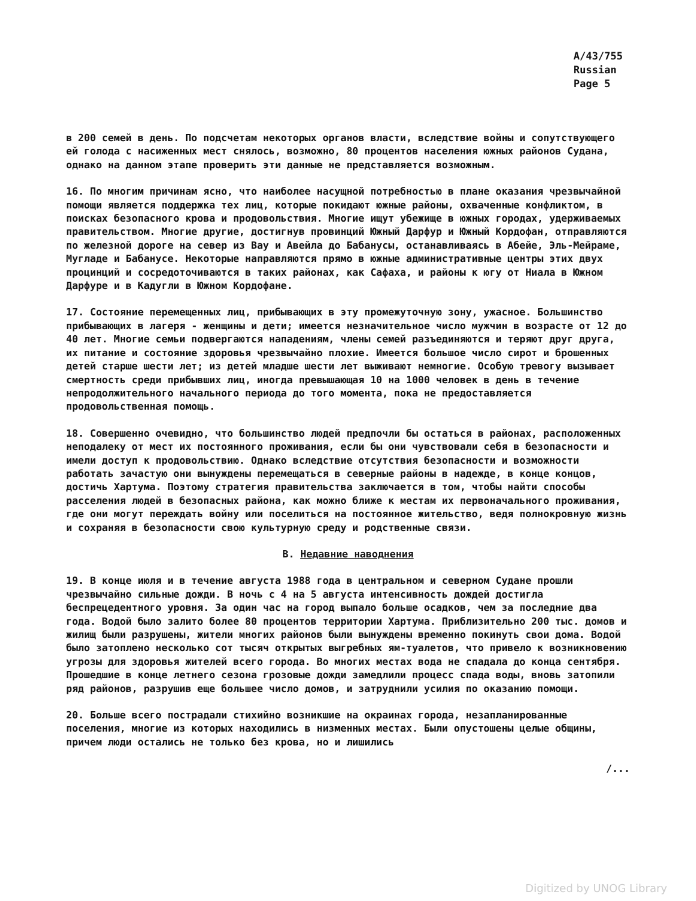A/43/755
Russian
Page 5
в 200 семей в день. По подсчетам некоторых органов власти, вследствие войны и сопутствующего ей голода с насиженных мест снялось, возможно, 80 процентов населения южных районов Судана, однако на данном этапе проверить эти данные не представляется возможным.
16. По многим причинам ясно, что наиболее насущной потребностью в плане оказания чрезвычайной помощи является поддержка тех лиц, которые покидают южные районы, охваченные конфликтом, в поисках безопасного крова и продовольствия. Многие ищут убежище в южных городах, удерживаемых правительством. Многие другие, достигнув провинций Южный Дарфур и Южный Кордофан, отправляются по железной дороге на север из Вау и Авейла до Бабанусы, останавливаясь в Абейе, Эль-Мейраме, Мугладе и Бабанусе. Некоторые направляются прямо в южные административные центры этих двух процинций и сосредоточиваются в таких районах, как Сафаха, и районы к югу от Ниала в Южном Дарфуре и в Кадугли в Южном Кордофане.
17. Состояние перемещенных лиц, прибывающих в эту промежуточную зону, ужасное. Большинство прибывающих в лагеря - женщины и дети; имеется незначительное число мужчин в возрасте от 12 до 40 лет. Многие семьи подвергаются нападениям, члены семей разъединяются и теряют друг друга, их питание и состояние здоровья чрезвычайно плохие. Имеется большое число сирот и брошенных детей старше шести лет; из детей младше шести лет выживают немногие. Особую тревогу вызывает смертность среди прибывших лиц, иногда превышающая 10 на 1000 человек в день в течение непродолжительного начального периода до того момента, пока не предоставляется продовольственная помощь.
18. Совершенно очевидно, что большинство людей предпочли бы остаться в районах, расположенных неподалеку от мест их постоянного проживания, если бы они чувствовали себя в безопасности и имели доступ к продовольствию. Однако вследствие отсутствия безопасности и возможности работать зачастую они вынуждены перемещаться в северные районы в надежде, в конце концов, достичь Хартума. Поэтому стратегия правительства заключается в том, чтобы найти способы расселения людей в безопасных района, как можно ближе к местам их первоначального проживания, где они могут переждать войну или поселиться на постоянное жительство, ведя полнокровную жизнь и сохраняя в безопасности свою культурную среду и родственные связи.
B. Недавние наводнения
19. В конце июля и в течение августа 1988 года в центральном и северном Судане прошли чрезвычайно сильные дожди. В ночь с 4 на 5 августа интенсивность дождей достигла беспрецедентного уровня. За один час на город выпало больше осадков, чем за последние два года. Водой было залито более 80 процентов территории Хартума. Приблизительно 200 тыс. домов и жилищ были разрушены, жители многих районов были вынуждены временно покинуть свои дома. Водой было затоплено несколько сот тысяч открытых выгребных ям-туалетов, что привело к возникновению угрозы для здоровья жителей всего города. Во многих местах вода не спадала до конца сентября. Прошедшие в конце летнего сезона грозовые дожди замедлили процесс спада воды, вновь затопили ряд районов, разрушив еще большее число домов, и затруднили усилия по оказанию помощи.
20. Больше всего пострадали стихийно возникшие на окраинах города, незапланированные поселения, многие из которых находились в низменных местах. Были опустошены целые общины, причем люди остались не только без крова, но и лишились
/...
Digitized by UNOG Library